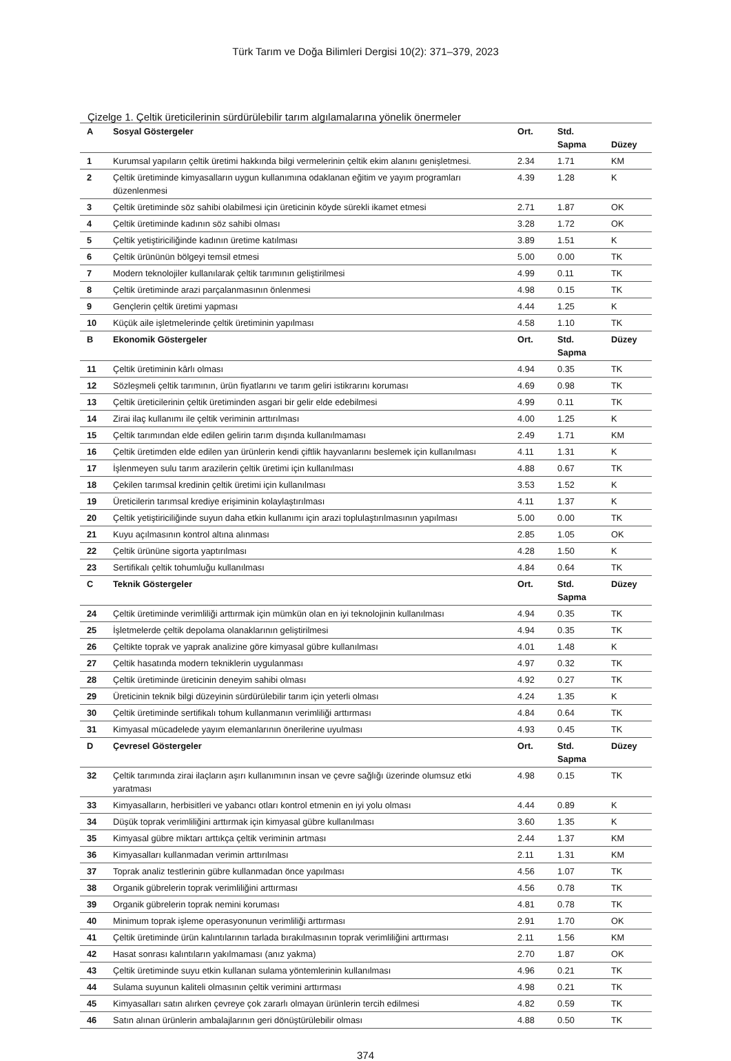Türk Tarım ve Doğa Bilimleri Dergisi 10(2): 371–379, 2023
Çizelge 1. Çeltik üreticilerinin sürdürülebilir tarım algılamalarına yönelik önermeler
| A | Sosyal Göstergeler | Ort. | Std. Sapma | Düzey |
| --- | --- | --- | --- | --- |
| 1 | Kurumsal yapıların çeltik üretimi hakkında bilgi vermelerinin çeltik ekim alanını genişletmesi. | 2.34 | 1.71 | KM |
| 2 | Çeltik üretiminde kimyasalların uygun kullanımına odaklanan eğitim ve yayım programları düzenlenmesi | 4.39 | 1.28 | K |
| 3 | Çeltik üretiminde söz sahibi olabilmesi için üreticinin köyde sürekli ikamet etmesi | 2.71 | 1.87 | OK |
| 4 | Çeltik üretiminde kadının söz sahibi olması | 3.28 | 1.72 | OK |
| 5 | Çeltik yetiştiriciliğinde kadının üretime katılması | 3.89 | 1.51 | K |
| 6 | Çeltik ürününün bölgeyi temsil etmesi | 5.00 | 0.00 | TK |
| 7 | Modern teknolojiler kullanılarak çeltik tarımının geliştirilmesi | 4.99 | 0.11 | TK |
| 8 | Çeltik üretiminde arazi parçalanmasının önlenmesi | 4.98 | 0.15 | TK |
| 9 | Gençlerin çeltik üretimi yapması | 4.44 | 1.25 | K |
| 10 | Küçük aile işletmelerinde çeltik üretiminin yapılması | 4.58 | 1.10 | TK |
| B | Ekonomik Göstergeler | Ort. | Std. Sapma | Düzey |
| 11 | Çeltik üretiminin kârlı olması | 4.94 | 0.35 | TK |
| 12 | Sözleşmeli çeltik tarımının, ürün fiyatlarını ve tarım geliri istikrarını koruması | 4.69 | 0.98 | TK |
| 13 | Çeltik üreticilerinin çeltik üretiminden asgari bir gelir elde edebilmesi | 4.99 | 0.11 | TK |
| 14 | Zirai ilaç kullanımı ile çeltik veriminin arttırılması | 4.00 | 1.25 | K |
| 15 | Çeltik tarımından elde edilen gelirin tarım dışında kullanılmaması | 2.49 | 1.71 | KM |
| 16 | Çeltik üretimden elde edilen yan ürünlerin kendi çiftlik hayvanlarını beslemek için kullanılması | 4.11 | 1.31 | K |
| 17 | İşlenmeyen sulu tarım arazilerin çeltik üretimi için kullanılması | 4.88 | 0.67 | TK |
| 18 | Çekilen tarımsal kredinin çeltik üretimi için kullanılması | 3.53 | 1.52 | K |
| 19 | Üreticilerin tarımsal krediye erişiminin kolaylaştırılması | 4.11 | 1.37 | K |
| 20 | Çeltik yetiştiriciliğinde suyun daha etkin kullanımı için arazi toplulaştırılmasının yapılması | 5.00 | 0.00 | TK |
| 21 | Kuyu açılmasının kontrol altına alınması | 2.85 | 1.05 | OK |
| 22 | Çeltik ürününe sigorta yaptırılması | 4.28 | 1.50 | K |
| 23 | Sertifikalı çeltik tohumluğu kullanılması | 4.84 | 0.64 | TK |
| C | Teknik Göstergeler | Ort. | Std. Sapma | Düzey |
| 24 | Çeltik üretiminde verimliliği arttırmak için mümkün olan en iyi teknolojinin kullanılması | 4.94 | 0.35 | TK |
| 25 | İşletmelerde çeltik depolama olanaklarının geliştirilmesi | 4.94 | 0.35 | TK |
| 26 | Çeltikte toprak ve yaprak analizine göre kimyasal gübre kullanılması | 4.01 | 1.48 | K |
| 27 | Çeltik hasatında modern tekniklerin uygulanması | 4.97 | 0.32 | TK |
| 28 | Çeltik üretiminde üreticinin deneyim sahibi olması | 4.92 | 0.27 | TK |
| 29 | Üreticinin teknik bilgi düzeyinin sürdürülebilir tarım için yeterli olması | 4.24 | 1.35 | K |
| 30 | Çeltik üretiminde sertifikalı tohum kullanmanın verimliliği arttırması | 4.84 | 0.64 | TK |
| 31 | Kimyasal mücadelede yayım elemanlarının önerilerine uyulması | 4.93 | 0.45 | TK |
| D | Çevresel Göstergeler | Ort. | Std. Sapma | Düzey |
| 32 | Çeltik tarımında zirai ilaçların aşırı kullanımının insan ve çevre sağlığı üzerinde olumsuz etki yaratması | 4.98 | 0.15 | TK |
| 33 | Kimyasalların, herbisitleri ve yabancı otları kontrol etmenin en iyi yolu olması | 4.44 | 0.89 | K |
| 34 | Düşük toprak verimliliğini arttırmak için kimyasal gübre kullanılması | 3.60 | 1.35 | K |
| 35 | Kimyasal gübre miktarı arttıkça çeltik veriminin artması | 2.44 | 1.37 | KM |
| 36 | Kimyasalları kullanmadan verimin arttırılması | 2.11 | 1.31 | KM |
| 37 | Toprak analiz testlerinin gübre kullanmadan önce yapılması | 4.56 | 1.07 | TK |
| 38 | Organik gübrelerin toprak verimliliğini arttırması | 4.56 | 0.78 | TK |
| 39 | Organik gübrelerin toprak nemini koruması | 4.81 | 0.78 | TK |
| 40 | Minimum toprak işleme operasyonunun verimliliği arttırması | 2.91 | 1.70 | OK |
| 41 | Çeltik üretiminde ürün kalıntılarının tarlada bırakılmasının toprak verimliliğini arttırması | 2.11 | 1.56 | KM |
| 42 | Hasat sonrası kalıntıların yakılmaması (anız yakma) | 2.70 | 1.87 | OK |
| 43 | Çeltik üretiminde suyu etkin kullanan sulama yöntemlerinin kullanılması | 4.96 | 0.21 | TK |
| 44 | Sulama suyunun kaliteli olmasının çeltik verimini arttırması | 4.98 | 0.21 | TK |
| 45 | Kimyasalları satın alırken çevreye çok zararlı olmayan ürünlerin tercih edilmesi | 4.82 | 0.59 | TK |
| 46 | Satın alınan ürünlerin ambalajlarının geri dönüştürülebilir olması | 4.88 | 0.50 | TK |
374